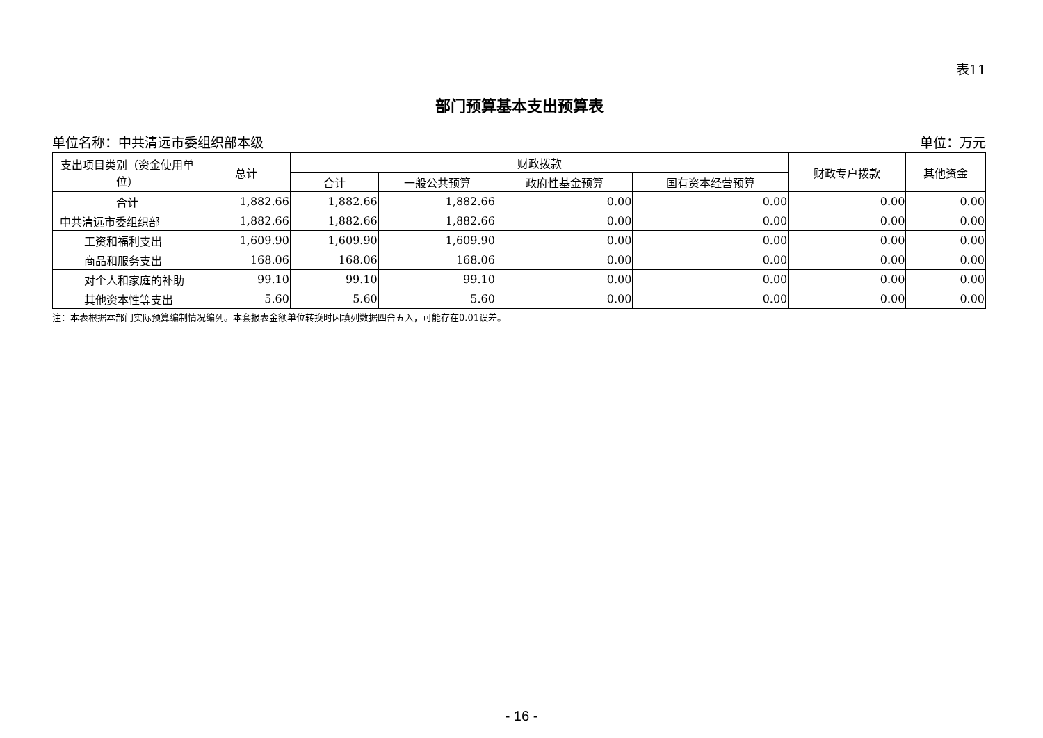表11
部门预算基本支出预算表
单位名称：中共清远市委组织部本级 单位：万元
| 支出项目类别（资金使用单位） | 总计 | 财政拨款 | | | | 财政专户拨款 | 其他资金 |
| --- | --- | --- | --- | --- | --- | --- | --- |
| | | 合计 | 一般公共预算 | 政府性基金预算 | 国有资本经营预算 | | |
| 合计 | 1,882.66 | 1,882.66 | 1,882.66 | 0.00 | 0.00 | 0.00 | 0.00 |
| 中共清远市委组织部 | 1,882.66 | 1,882.66 | 1,882.66 | 0.00 | 0.00 | 0.00 | 0.00 |
| 工资和福利支出 | 1,609.90 | 1,609.90 | 1,609.90 | 0.00 | 0.00 | 0.00 | 0.00 |
| 商品和服务支出 | 168.06 | 168.06 | 168.06 | 0.00 | 0.00 | 0.00 | 0.00 |
| 对个人和家庭的补助 | 99.10 | 99.10 | 99.10 | 0.00 | 0.00 | 0.00 | 0.00 |
| 其他资本性等支出 | 5.60 | 5.60 | 5.60 | 0.00 | 0.00 | 0.00 | 0.00 |
注：本表根据本部门实际预算编制情况编列。本套报表金额单位转换时因填列数据四舍五入，可能存在0.01误差。
- 16 -